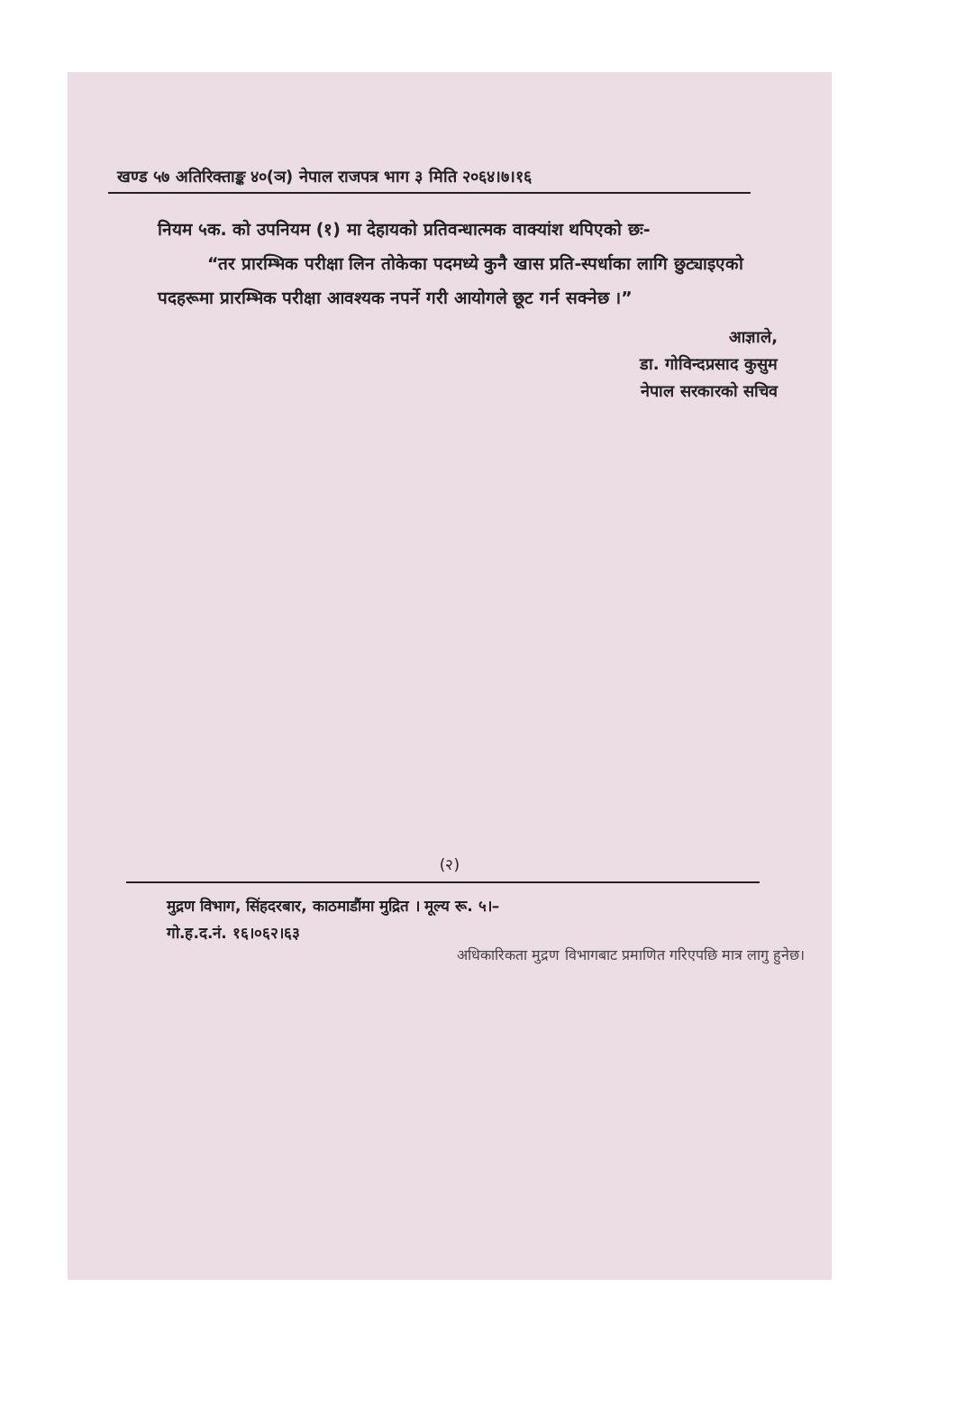खण्ड ५७ अतिरिक्ताङ्क ४०(ञ) नेपाल राजपत्र भाग ३ मिति २०६४।७।१६
नियम ५क. को उपनियम (१) मा देहायको प्रतिवन्धात्मक वाक्यांश थपिएको छः-
“तर प्रारम्भिक परीक्षा लिन तोकेका पदमध्ये कुनै खास प्रति-स्पर्धाका लागि छुट्याइएको पदहरूमा प्रारम्भिक परीक्षा आवश्यक नपर्ने गरी आयोगले छूट गर्न सक्नेछ ।”
आज्ञाले,
डा. गोविन्दप्रसाद कुसुम
नेपाल सरकारको सचिव
(२)
मुद्रण विभाग, सिंहदरबार, काठमाडौंमा मुद्रित । मूल्य रू. ५।–
गो.ह.द.नं. १६।०६२।६३
अधिकारिकता मुद्रण विभागबाट प्रमाणित गरिएपछि मात्र लागु हुनेछ।